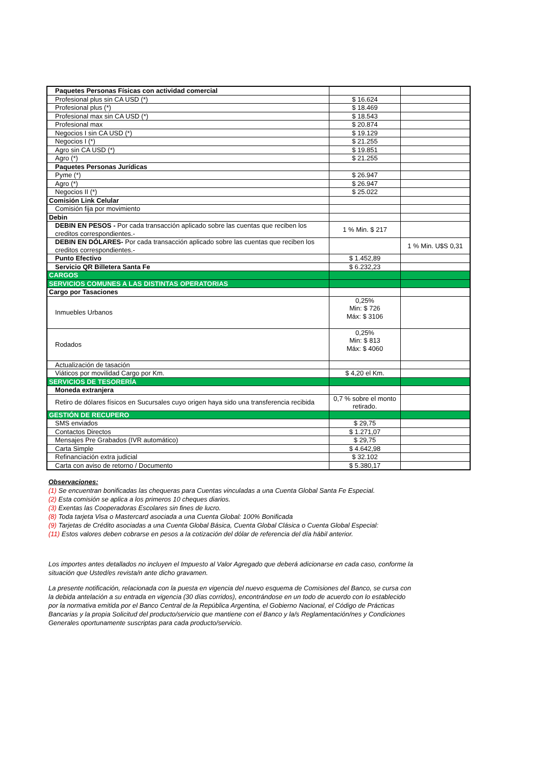| Paquetes Personas Físicas con actividad comercial | | |
| Profesional plus sin CA USD (*) | $ 16.624 | |
| Profesional plus (*) | $ 18.469 | |
| Profesional max sin CA USD (*) | $ 18.543 | |
| Profesional max | $ 20.874 | |
| Negocios I sin CA USD (*) | $ 19.129 | |
| Negocios I (*) | $ 21.255 | |
| Agro sin CA USD (*) | $ 19.851 | |
| Agro (*) | $ 21.255 | |
| Paquetes Personas Jurídicas | | |
| Pyme (*) | $ 26.947 | |
| Agro (*) | $ 26.947 | |
| Negocios II (*) | $ 25.022 | |
| Comisión Link Celular | | |
| Comisión fija por movimiento | | |
| Debin | | |
| DEBIN EN PESOS - Por cada transacción aplicado sobre las cuentas que reciben los creditos correspondientes.- | 1 % Min. $ 217 | |
| DEBIN EN DÓLARES- Por cada transacción aplicado sobre las cuentas que reciben los creditos correspondientes.- | | 1 % Min. U$S 0,31 |
| Punto Efectivo | $ 1.452,89 | |
| Servicio QR Billetera Santa Fe | $ 6.232,23 | |
| CARGOS | | |
| SERVICIOS COMUNES A LAS DISTINTAS OPERATORIAS | | |
| Cargo por Tasaciones | | |
| Inmuebles Urbanos | 0,25% Min: $ 726 Máx: $ 3106 | |
| Rodados | 0,25% Min: $ 813 Máx: $ 4060 | |
| Actualización de tasación | | |
| Viáticos por movilidad Cargo por Km. | $ 4,20 el Km. | |
| SERVICIOS DE TESORERÍA | | |
| Moneda extranjera | | |
| Retiro de dólares físicos en Sucursales cuyo origen haya sido una transferencia recibida | 0,7 % sobre el monto retirado. | |
| GESTIÓN DE RECUPERO | | |
| SMS enviados | $ 29,75 | |
| Contactos Directos | $ 1.271,07 | |
| Mensajes Pre Grabados (IVR automático) | $ 29,75 | |
| Carta Simple | $ 4.642,98 | |
| Refinanciación extra judicial | $ 32.102 | |
| Carta con aviso de retorno / Documento | $ 5.380,17 | |
Observaciones:
(1) Se encuentran bonificadas las chequeras para Cuentas vinculadas a una Cuenta Global Santa Fe Especial.
(2) Esta comisión se aplica a los primeros 10 cheques diarios.
(3) Exentas las Cooperadoras Escolares sin fines de lucro.
(8) Toda tarjeta Visa o Mastercard asociada a una Cuenta Global: 100% Bonificada
(9) Tarjetas de Crédito asociadas a una Cuenta Global Básica, Cuenta Global Clásica o Cuenta Global Especial:
(11) Estos valores deben cobrarse en pesos a la cotización del dólar de referencia del día hábil anterior.
Los importes antes detallados no incluyen el Impuesto al Valor Agregado que deberá adicionarse en cada caso, conforme la situación que Usted/es revista/n ante dicho gravamen.
La presente notificación, relacionada con la puesta en vigencia del nuevo esquema de Comisiones del Banco, se cursa con la debida antelación a su entrada en vigencia (30 días corridos), encontrándose en un todo de acuerdo con lo establecido por la normativa emitida por el Banco Central de la República Argentina, el Gobierno Nacional, el Código de Prácticas Bancarias y la propia Solicitud del producto/servicio que mantiene con el Banco y la/s Reglamentación/nes y Condiciones Generales oportunamente suscriptas para cada producto/servicio.